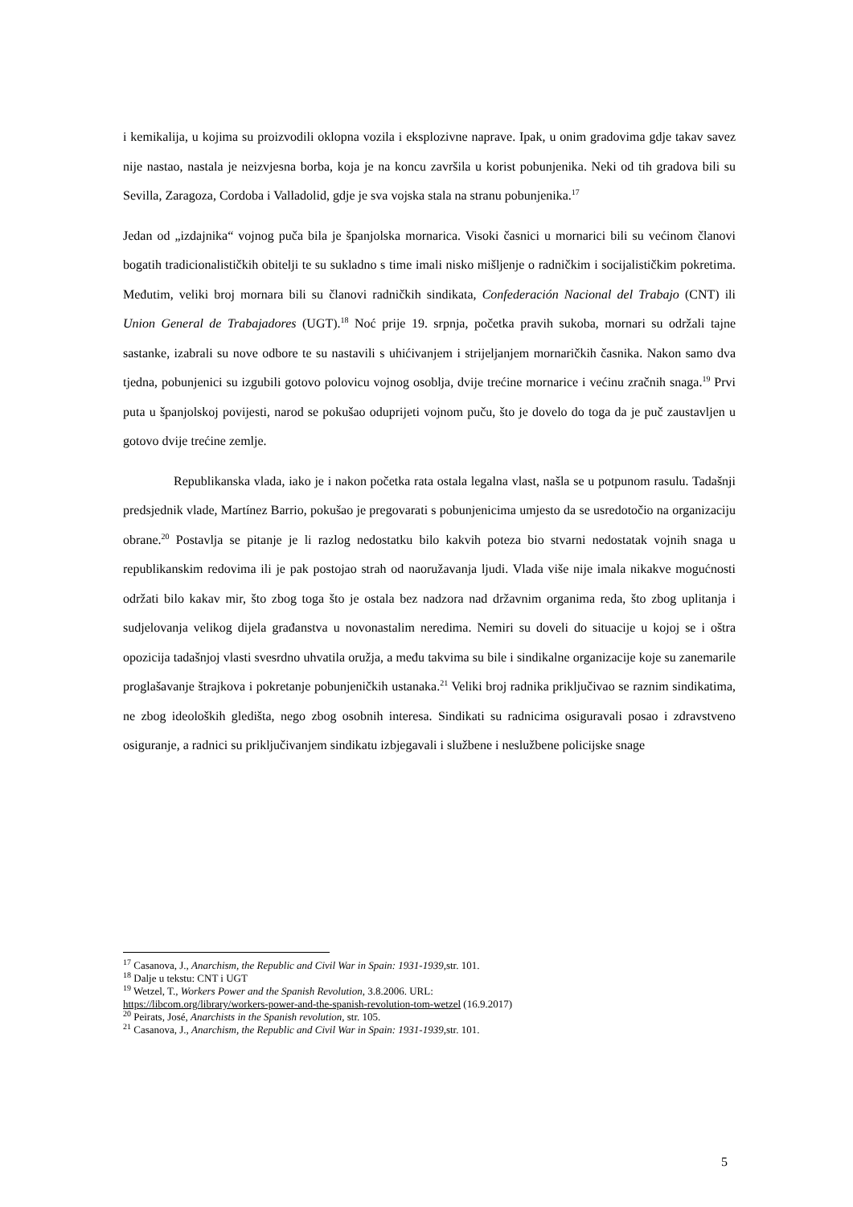i kemikalija, u kojima su proizvodili oklopna vozila i eksplozivne naprave. Ipak, u onim gradovima gdje takav savez nije nastao, nastala je neizvjesna borba, koja je na koncu završila u korist pobunjenika. Neki od tih gradova bili su Sevilla, Zaragoza, Cordoba i Valladolid, gdje je sva vojska stala na stranu pobunjenika.<sup>17</sup>
Jedan od „izdajnika“ vojnog puča bila je španjolska mornarica. Visoki časnici u mornarici bili su većinom članovi bogatih tradicionalističkih obitelji te su sukladno s time imali nisko mišljenje o radničkim i socijalističkim pokretima. Međutim, veliki broj mornara bili su članovi radničkih sindikata, Confederación Nacional del Trabajo (CNT) ili Union General de Trabajadores (UGT).<sup>18</sup> Noć prije 19. srpnja, početka pravih sukoba, mornari su održali tajne sastanke, izabrali su nove odbore te su nastavili s uhićivanjem i strijeljanjem mornaričkih časnika. Nakon samo dva tjedna, pobunjenici su izgubili gotovo polovicu vojnog osoblja, dvije trećine mornarice i većinu zračnih snaga.<sup>19</sup> Prvi puta u španjolskoj povijesti, narod se pokušao oduprijeti vojnom puču, što je dovelo do toga da je puč zaustavljen u gotovo dvije trećine zemlje.
Republikanska vlada, iako je i nakon početka rata ostala legalna vlast, našla se u potpunom rasulu. Tadašnji predsjednik vlade, Martínez Barrio, pokušao je pregovarati s pobunjenicima umjesto da se usredotočio na organizaciju obrane.<sup>20</sup> Postavlja se pitanje je li razlog nedostatku bilo kakvih poteza bio stvarni nedostatak vojnih snaga u republikanskim redovima ili je pak postojao strah od naoružavanja ljudi. Vlada više nije imala nikakve mogućnosti održati bilo kakav mir, što zbog toga što je ostala bez nadzora nad državnim organima reda, što zbog uplitanja i sudjelovanja velikog dijela građanstva u novonastalim neredima. Nemiri su doveli do situacije u kojoj se i oštra opozicija tadašnjoj vlasti svesrdno uhvatila oružja, a među takvima su bile i sindikalne organizacije koje su zanemarile proglašavanje štrajkova i pokretanje pobunjeničkih ustanaka.<sup>21</sup> Veliki broj radnika priključivao se raznim sindikatima, ne zbog ideoloških gledišta, nego zbog osobnih interesa. Sindikati su radnicima osiguravali posao i zdravstveno osiguranje, a radnici su priključivanjem sindikatu izbjegavali i službene i neslužbene policijske snage
<sup>17</sup> Casanova, J., Anarchism, the Republic and Civil War in Spain: 1931-1939, str. 101.
<sup>18</sup> Dalje u tekstu: CNT i UGT
<sup>19</sup> Wetzel, T., Workers Power and the Spanish Revolution, 3.8.2006. URL:
https://libcom.org/library/workers-power-and-the-spanish-revolution-tom-wetzel (16.9.2017)
<sup>20</sup> Peirats, José, Anarchists in the Spanish revolution, str. 105.
<sup>21</sup> Casanova, J., Anarchism, the Republic and Civil War in Spain: 1931-1939, str. 101.
5